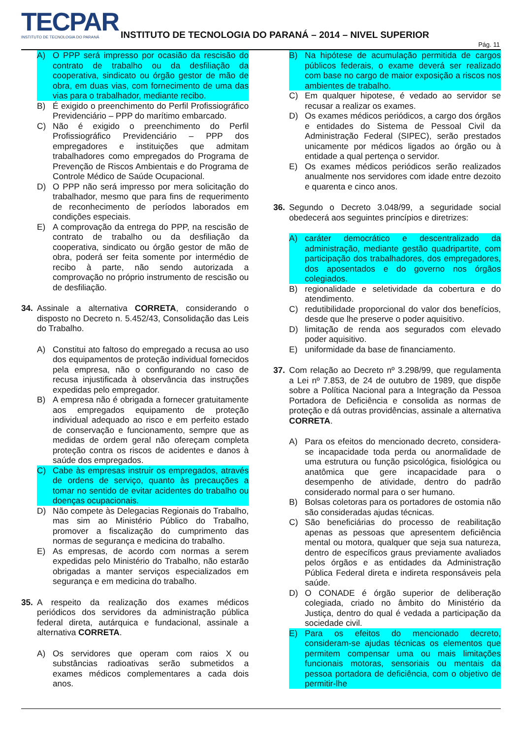TECPAR
INSTITUTO DE TECNOLOGIA DO PARANÁ
INSTITUTO DE TECNOLOGIA DO PARANÁ – 2014 – NIVEL SUPERIOR
Pág. 11
A) O PPP será impresso por ocasião da rescisão do contrato de trabalho ou da desfiliação da cooperativa, sindicato ou órgão gestor de mão de obra, em duas vias, com fornecimento de uma das vias para o trabalhador, mediante recibo.
B) É exigido o preenchimento do Perfil Profissiográfico Previdenciário – PPP do marítimo embarcado.
C) Não é exigido o preenchimento do Perfil Profissiográfico Previdenciário – PPP dos empregadores e instituições que admitam trabalhadores como empregados do Programa de Prevenção de Riscos Ambientais e do Programa de Controle Médico de Saúde Ocupacional.
D) O PPP não será impresso por mera solicitação do trabalhador, mesmo que para fins de requerimento de reconhecimento de períodos laborados em condições especiais.
E) A comprovação da entrega do PPP, na rescisão de contrato de trabalho ou da desfiliação da cooperativa, sindicato ou órgão gestor de mão de obra, poderá ser feita somente por intermédio de recibo à parte, não sendo autorizada a comprovação no próprio instrumento de rescisão ou de desfiliação.
34. Assinale a alternativa CORRETA, considerando o disposto no Decreto n. 5.452/43, Consolidação das Leis do Trabalho.
A) Constitui ato faltoso do empregado a recusa ao uso dos equipamentos de proteção individual fornecidos pela empresa, não o configurando no caso de recusa injustificada à observância das instruções expedidas pelo empregador.
B) A empresa não é obrigada a fornecer gratuitamente aos empregados equipamento de proteção individual adequado ao risco e em perfeito estado de conservação e funcionamento, sempre que as medidas de ordem geral não ofereçam completa proteção contra os riscos de acidentes e danos à saúde dos empregados.
C) Cabe às empresas instruir os empregados, através de ordens de serviço, quanto às precauções a tomar no sentido de evitar acidentes do trabalho ou doenças ocupacionais.
D) Não compete às Delegacias Regionais do Trabalho, mas sim ao Ministério Público do Trabalho, promover a fiscalização do cumprimento das normas de segurança e medicina do trabalho.
E) As empresas, de acordo com normas a serem expedidas pelo Ministério do Trabalho, não estarão obrigadas a manter serviços especializados em segurança e em medicina do trabalho.
35. A respeito da realização dos exames médicos periódicos dos servidores da administração pública federal direta, autárquica e fundacional, assinale a alternativa CORRETA.
A) Os servidores que operam com raios X ou substâncias radioativas serão submetidos a exames médicos complementares a cada dois anos.
B) Na hipótese de acumulação permitida de cargos públicos federais, o exame deverá ser realizado com base no cargo de maior exposição a riscos nos ambientes de trabalho.
C) Em qualquer hipotese, é vedado ao servidor se recusar a realizar os exames.
D) Os exames médicos periódicos, a cargo dos órgãos e entidades do Sistema de Pessoal Civil da Administração Federal (SIPEC), serão prestados unicamente por médicos ligados ao órgão ou à entidade a qual pertença o servidor.
E) Os exames médicos periódicos serão realizados anualmente nos servidores com idade entre dezoito e quarenta e cinco anos.
36. Segundo o Decreto 3.048/99, a seguridade social obedecerá aos seguintes princípios e diretrizes:
A) caráter democrático e descentralizado da administração, mediante gestão quadripartite, com participação dos trabalhadores, dos empregadores, dos aposentados e do governo nos órgãos colegiados.
B) regionalidade e seletividade da cobertura e do atendimento.
C) redutibilidade proporcional do valor dos benefícios, desde que lhe preserve o poder aquisitivo.
D) limitação de renda aos segurados com elevado poder aquisitivo.
E) uniformidade da base de financiamento.
37. Com relação ao Decreto nº 3.298/99, que regulamenta a Lei nº 7.853, de 24 de outubro de 1989, que dispõe sobre a Política Nacional para a Integração da Pessoa Portadora de Deficiência e consolida as normas de proteção e dá outras providências, assinale a alternativa CORRETA.
A) Para os efeitos do mencionado decreto, considera-se incapacidade toda perda ou anormalidade de uma estrutura ou função psicológica, fisiológica ou anatômica que gere incapacidade para o desempenho de atividade, dentro do padrão considerado normal para o ser humano.
B) Bolsas coletoras para os portadores de ostomia não são consideradas ajudas técnicas.
C) São beneficiárias do processo de reabilitação apenas as pessoas que apresentem deficiência mental ou motora, qualquer que seja sua natureza, dentro de específicos graus previamente avaliados pelos órgãos e as entidades da Administração Pública Federal direta e indireta responsáveis pela saúde.
D) O CONADE é órgão superior de deliberação colegiada, criado no âmbito do Ministério da Justiça, dentro do qual é vedada a participação da sociedade civil.
E) Para os efeitos do mencionado decreto, consideram-se ajudas técnicas os elementos que permitem compensar uma ou mais limitações funcionais motoras, sensoriais ou mentais da pessoa portadora de deficiência, com o objetivo de permitir-lhe